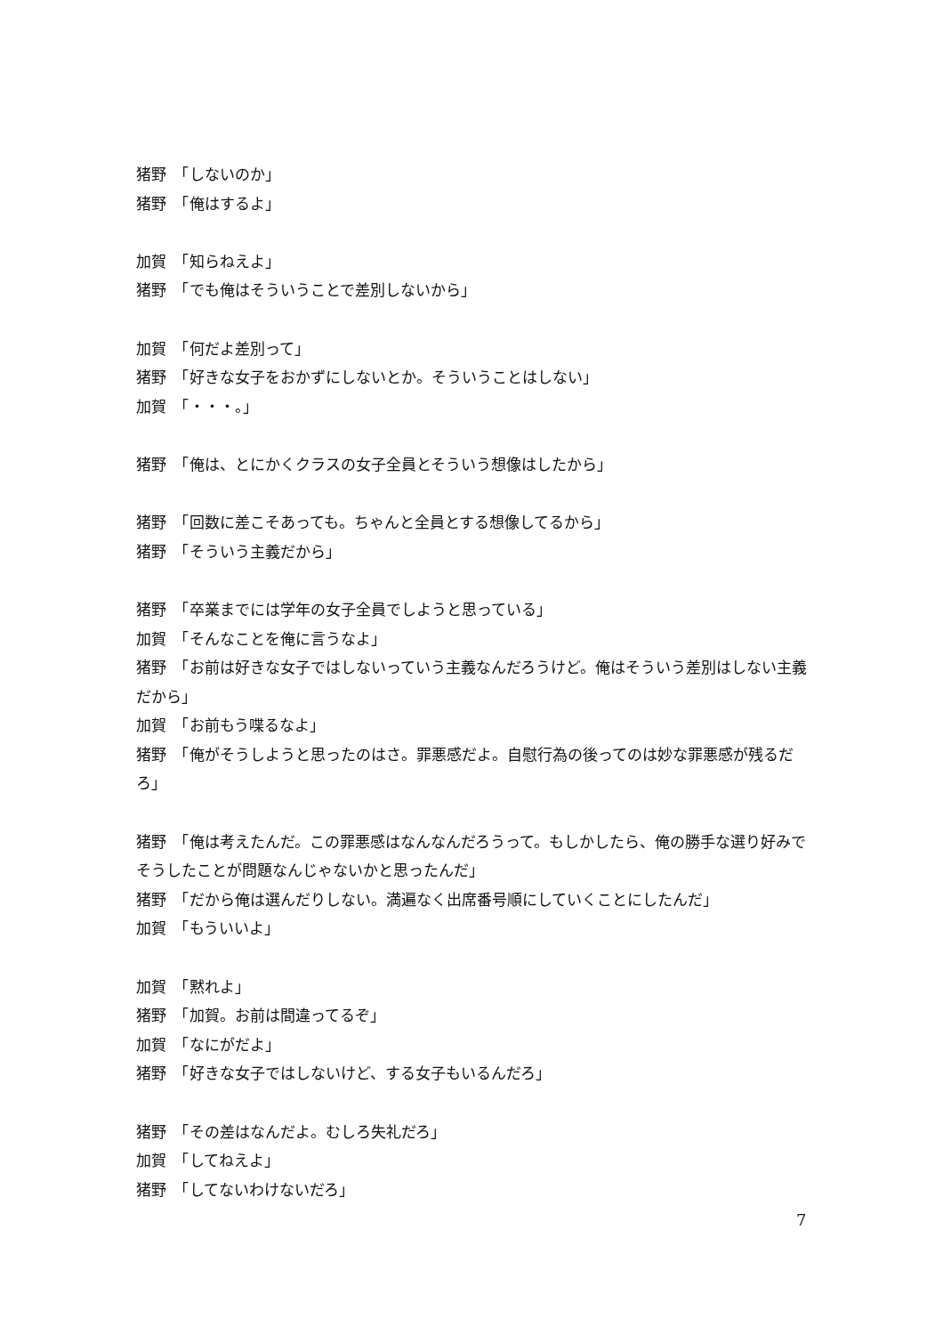猪野　「しないのか」
猪野　「俺はするよ」
加賀　「知らねえよ」
猪野　「でも俺はそういうことで差別しないから」
加賀　「何だよ差別って」
猪野　「好きな女子をおかずにしないとか。そういうことはしない」
加賀　「・・・。」
猪野　「俺は、とにかくクラスの女子全員とそういう想像はしたから」
猪野　「回数に差こそあっても。ちゃんと全員とする想像してるから」
猪野　「そういう主義だから」
猪野　「卒業までには学年の女子全員でしようと思っている」
加賀　「そんなことを俺に言うなよ」
猪野　「お前は好きな女子ではしないっていう主義なんだろうけど。俺はそういう差別はしない主義だから」
加賀　「お前もう喋るなよ」
猪野　「俺がそうしようと思ったのはさ。罪悪感だよ。自慰行為の後ってのは妙な罪悪感が残るだろ」
猪野　「俺は考えたんだ。この罪悪感はなんなんだろうって。もしかしたら、俺の勝手な選り好みでそうしたことが問題なんじゃないかと思ったんだ」
猪野　「だから俺は選んだりしない。満遍なく出席番号順にしていくことにしたんだ」
加賀　「もういいよ」
加賀　「黙れよ」
猪野　「加賀。お前は間違ってるぞ」
加賀　「なにがだよ」
猪野　「好きな女子ではしないけど、する女子もいるんだろ」
猪野　「その差はなんだよ。むしろ失礼だろ」
加賀　「してねえよ」
猪野　「してないわけないだろ」
7